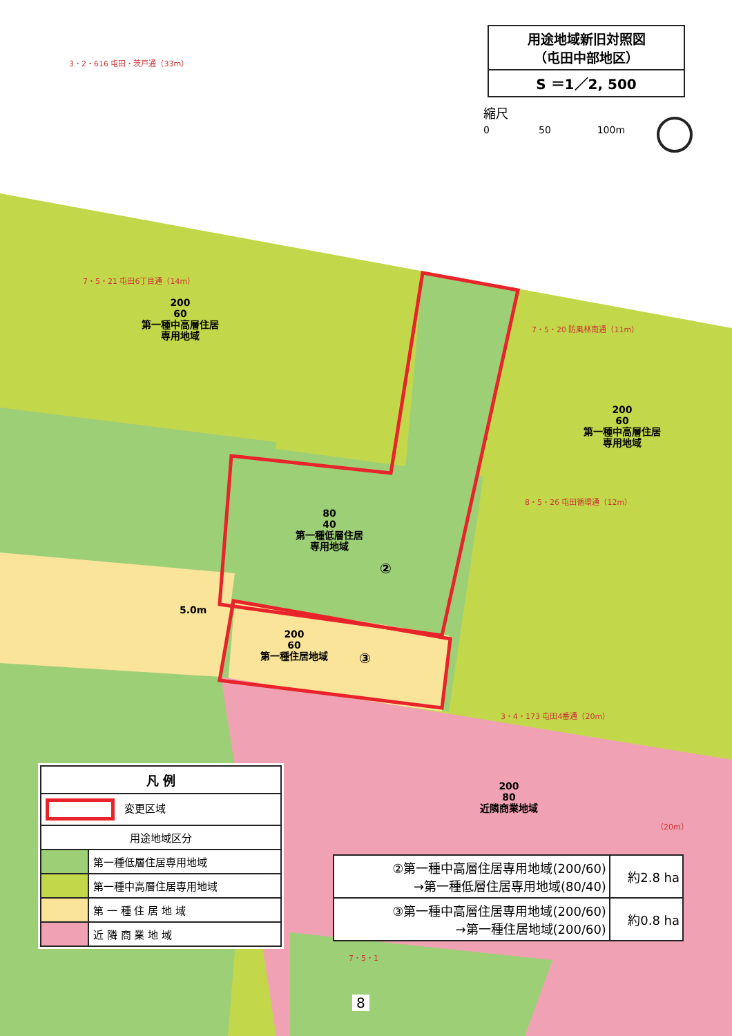用途地域新旧対照図
（屯田中部地区）
S ＝1／2, 500
縮尺
0 50 100m
3・2・616 屯田・茨戸通（33m）
200
60
第一種中高層住居
専用地域
7・5・20 防風林南通（11m）
7・5・21 屯田6丁目通（14m）
200
60
第一種中高層住居
専用地域
8・5・26 屯田循環通（12m）
80
40
第一種低層住居
専用地域
②
5.0m
200
60
第一種住居地域
③
3・4・173 屯田4番通（20m）
200
80
近隣商業地域
（20m）
7・5・1
| 凡 例 | |
| --- | --- |
| 変更区域 | |
| 用途地域区分 | |
| | 第一種低層住居専用地域 |
| | 第一種中高層住居専用地域 |
| | 第 一 種 住 居 地 域 |
| | 近 隣 商 業 地 域 |
| ②第一種中高層住居専用地域(200/60) →第一種低層住居専用地域(80/40) | 約2.8 ha |
| ③第一種中高層住居専用地域(200/60) →第一種住居地域(200/60) | 約0.8 ha |
8